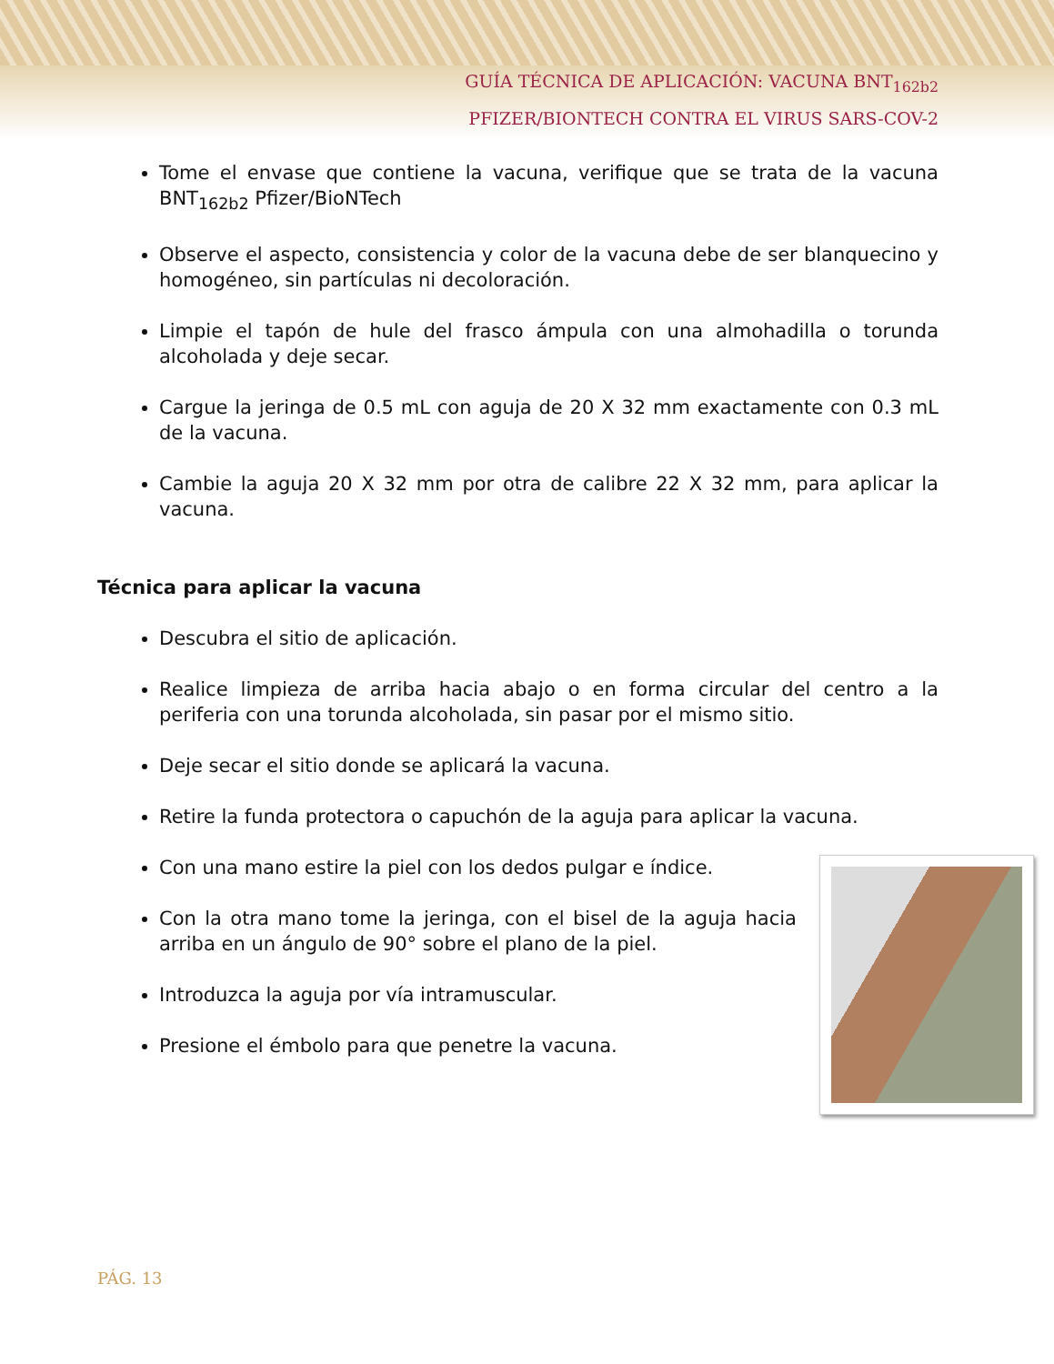GUÍA TÉCNICA DE APLICACIÓN: VACUNA BNT<sub>162b2</sub>
PFIZER/BIONTECH CONTRA EL VIRUS SARS-COV-2
Tome el envase que contiene la vacuna, verifique que se trata de la vacuna BNT<sub>162b2</sub> Pfizer/BioNTech
Observe el aspecto, consistencia y color de la vacuna debe de ser blanquecino y homogéneo, sin partículas ni decoloración.
Limpie el tapón de hule del frasco ámpula con una almohadilla o torunda alcoholada y deje secar.
Cargue la jeringa de 0.5 mL con aguja de 20 X 32 mm exactamente con 0.3 mL de la vacuna.
Cambie la aguja 20 X 32 mm por otra de calibre 22 X 32 mm, para aplicar la vacuna.
Técnica para aplicar la vacuna
Descubra el sitio de aplicación.
Realice limpieza de arriba hacia abajo o en forma circular del centro a la periferia con una torunda alcoholada, sin pasar por el mismo sitio.
Deje secar el sitio donde se aplicará la vacuna.
Retire la funda protectora o capuchón de la aguja para aplicar la vacuna.
Con una mano estire la piel con los dedos pulgar e índice.
Con la otra mano tome la jeringa, con el bisel de la aguja hacia arriba en un ángulo de 90° sobre el plano de la piel.
Introduzca la aguja por vía intramuscular.
Presione el émbolo para que penetre la vacuna.
PÁG. 13